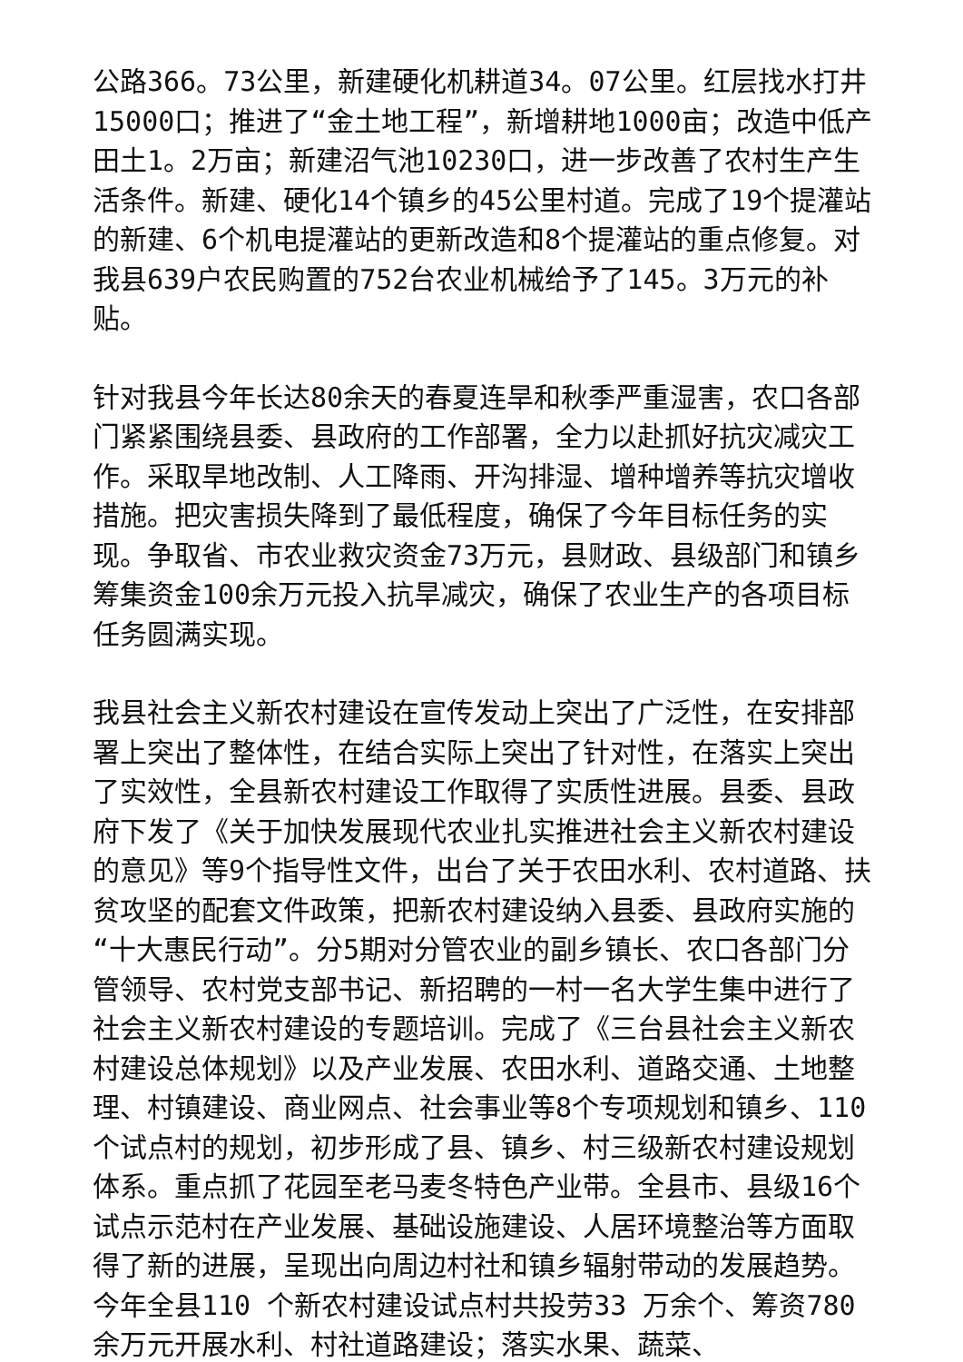公路366。73公里，新建硬化机耕道34。07公里。红层找水打井15000口；推进了“金土地工程”，新增耕地1000亩；改造中低产田土1。2万亩；新建沼气池10230口，进一步改善了农村生产生活条件。新建、硬化14个镇乡的45公里村道。完成了19个提灌站的新建、6个机电提灌站的更新改造和8个提灌站的重点修复。对我县639户农民购置的752台农业机械给予了145。3万元的补贴。
针对我县今年长达80余天的春夏连旱和秋季严重湿害，农口各部门紧紧围绕县委、县政府的工作部署，全力以赴抓好抗灾减灾工作。采取旱地改制、人工降雨、开沟排湿、增种增养等抗灾增收措施。把灾害损失降到了最低程度，确保了今年目标任务的实现。争取省、市农业救灾资金73万元，县财政、县级部门和镇乡筹集资金100余万元投入抗旱减灾，确保了农业生产的各项目标任务圆满实现。
我县社会主义新农村建设在宣传发动上突出了广泛性，在安排部署上突出了整体性，在结合实际上突出了针对性，在落实上突出了实效性，全县新农村建设工作取得了实质性进展。县委、县政府下发了《关于加快发展现代农业扎实推进社会主义新农村建设的意见》等9个指导性文件，出台了关于农田水利、农村道路、扶贫攻坚的配套文件政策，把新农村建设纳入县委、县政府实施的“十大惠民行动”。分5期对分管农业的副乡镇长、农口各部门分管领导、农村党支部书记、新招聘的一村一名大学生集中进行了社会主义新农村建设的专题培训。完成了《三台县社会主义新农村建设总体规划》以及产业发展、农田水利、道路交通、土地整理、村镇建设、商业网点、社会事业等8个专项规划和镇乡、110个试点村的规划，初步形成了县、镇乡、村三级新农村建设规划体系。重点抓了花园至老马麦冬特色产业带。全县市、县级16个试点示范村在产业发展、基础设施建设、人居环境整治等方面取得了新的进展，呈现出向周边村社和镇乡辐射带动的发展趋势。今年全县110 个新农村建设试点村共投劳33 万余个、筹资780 余万元开展水利、村社道路建设；落实水果、蔬菜、